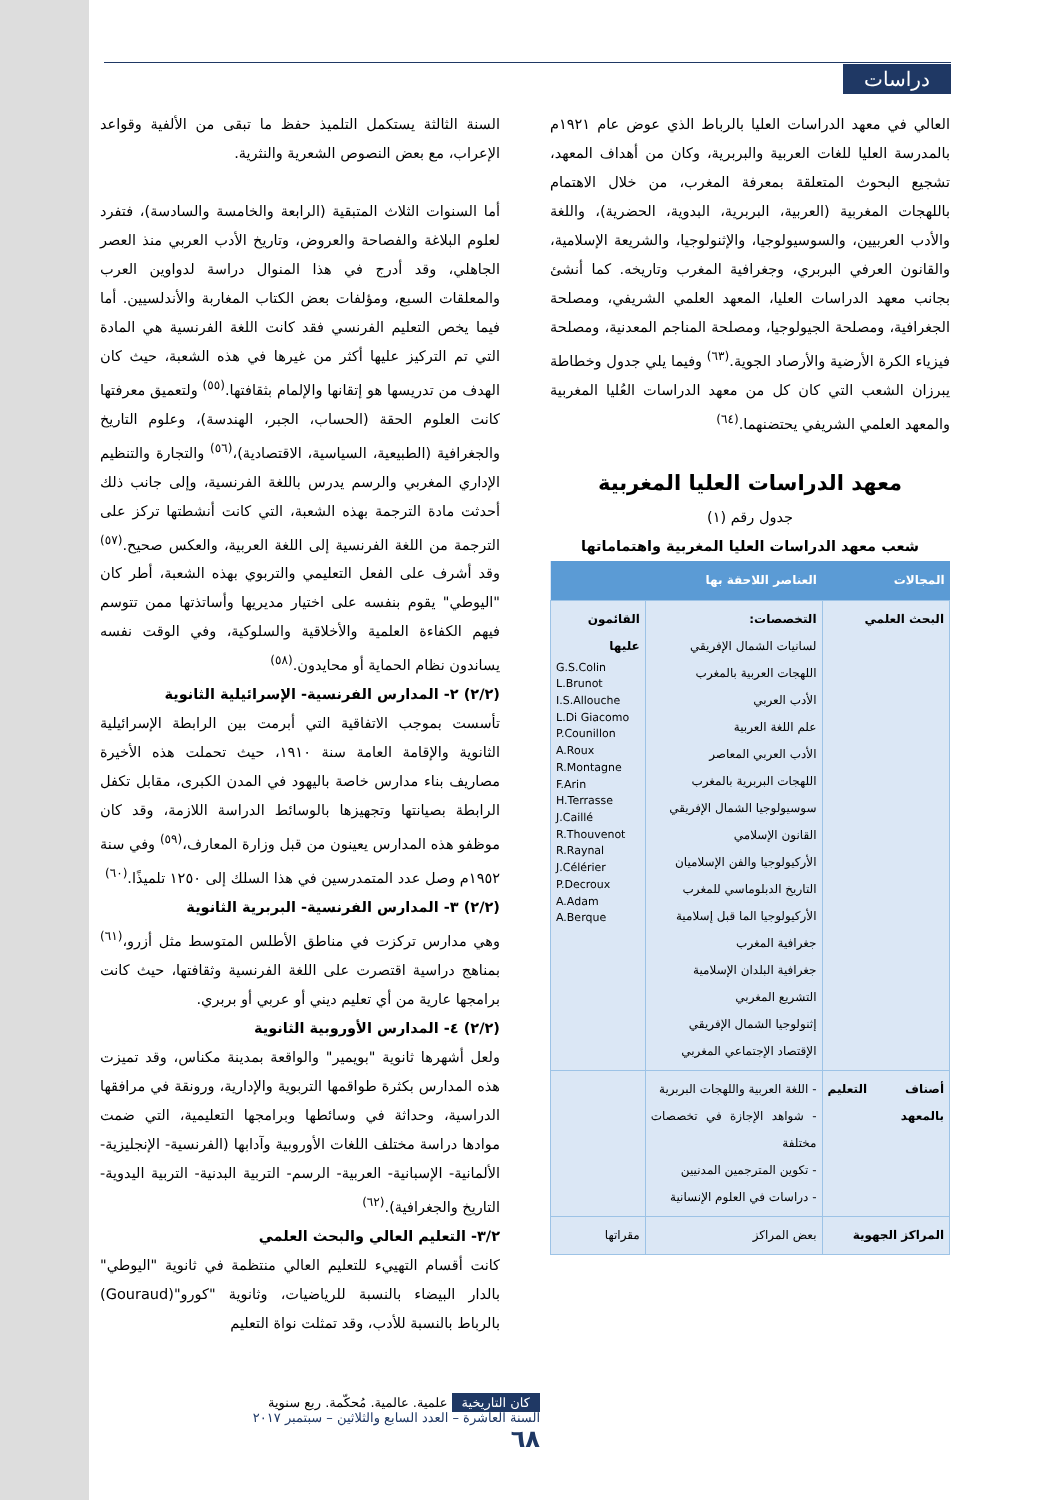دراسات
السنة الثالثة يستكمل التلميذ حفظ ما تبقى من الألفية وقواعد الإعراب، مع بعض النصوص الشعرية والنثرية.
أما السنوات الثلاث المتبقية (الرابعة والخامسة والسادسة)، فتفرد لعلوم البلاغة والفصاحة والعروض، وتاريخ الأدب العربي منذ العصر الجاهلي، وقد أدرج في هذا المنوال دراسة لدواوين العرب والمعلقات السبع، ومؤلفات بعض الكتاب المغاربة والأندلسيين. أما فيما يخص التعليم الفرنسي فقد كانت اللغة الفرنسية هي المادة التي تم التركيز عليها أكثر من غيرها في هذه الشعبة، حيث كان الهدف من تدريسها هو إتقانها والإلمام بثقافتها.<sup>(٥٥)</sup> ولتعميق معرفتها كانت العلوم الحقة (الحساب، الجبر، الهندسة)، وعلوم التاريخ والجغرافية (الطبيعية، السياسية، الاقتصادية)،<sup>(٥٦)</sup> والتجارة والتنظيم الإداري المغربي والرسم يدرس باللغة الفرنسية، وإلى جانب ذلك أحدثت مادة الترجمة بهذه الشعبة، التي كانت أنشطتها تركز على الترجمة من اللغة الفرنسية إلى اللغة العربية، والعكس صحيح.<sup>(٥٧)</sup> وقد أشرف على الفعل التعليمي والتربوي بهذه الشعبة، أطر كان "اليوطي" يقوم بنفسه على اختيار مديريها وأساتذتها ممن تتوسم فيهم الكفاءة العلمية والأخلاقية والسلوكية، وفي الوقت نفسه يساندون نظام الحماية أو محايدون.<sup>(٥٨)</sup>
(٢/٢) ٢- المدارس الفرنسية- الإسرائيلية الثانوية
تأسست بموجب الاتفاقية التي أبرمت بين الرابطة الإسرائيلية الثانوية والإقامة العامة سنة ١٩١٠، حيث تحملت هذه الأخيرة مصاريف بناء مدارس خاصة باليهود في المدن الكبرى، مقابل تكفل الرابطة بصيانتها وتجهيزها بالوسائط الدراسة اللازمة، وقد كان موظفو هذه المدارس يعينون من قبل وزارة المعارف،<sup>(٥٩)</sup> وفي سنة ١٩٥٢م وصل عدد المتمدرسين في هذا السلك إلى ١٢٥٠ تلميذًا.<sup>(٦٠)</sup>
(٢/٢) ٣- المدارس الفرنسية- البربرية الثانوية
وهي مدارس تركزت في مناطق الأطلس المتوسط مثل أزرو،<sup>(٦١)</sup> بمناهج دراسية اقتصرت على اللغة الفرنسية وثقافتها، حيث كانت برامجها عارية من أي تعليم ديني أو عربي أو بربري.
(٢/٢) ٤- المدارس الأوروبية الثانوية
ولعل أشهرها ثانوية "بويمير" والواقعة بمدينة مكناس، وقد تميزت هذه المدارس بكثرة طواقمها التربوية والإدارية، ورونقة في مرافقها الدراسية، وحداثة في وسائطها وبرامجها التعليمية، التي ضمت موادها دراسة مختلف اللغات الأوروبية وآدابها (الفرنسية- الإنجليزية- الألمانية- الإسبانية- العربية- الرسم- التربية البدنية- التربية اليدوية- التاريخ والجغرافية).<sup>(٦٢)</sup>
٣/٢- التعليم العالي والبحث العلمي
كانت أقسام التهييء للتعليم العالي منتظمة في ثانوية "اليوطي" بالدار البيضاء بالنسبة للرياضيات، وثانوية "كورو"(Gouraud) بالرباط بالنسبة للأدب، وقد تمثلت نواة التعليم
العالي في معهد الدراسات العليا بالرباط الذي عوض عام ١٩٢١م بالمدرسة العليا للغات العربية والبربرية، وكان من أهداف المعهد، تشجيع البحوث المتعلقة بمعرفة المغرب، من خلال الاهتمام باللهجات المغربية (العربية، البربرية، البدوية، الحضرية)، واللغة والأدب العربيين، والسوسيولوجيا، والإثنولوجيا، والشريعة الإسلامية، والقانون العرفي البربري، وجغرافية المغرب وتاريخه. كما أنشئ بجانب معهد الدراسات العليا، المعهد العلمي الشريفي، ومصلحة الجغرافية، ومصلحة الجيولوجيا، ومصلحة المناجم المعدنية، ومصلحة فيزياء الكرة الأرضية والأرصاد الجوية.<sup>(٦٣)</sup> وفيما يلي جدول وخطاطة يبرزان الشعب التي كان كل من معهد الدراسات العُليا المغربية والمعهد العلمي الشريفي يحتضنهما.<sup>(٦٤)</sup>
معهد الدراسات العليا المغربية
جدول رقم (١)
شعب معهد الدراسات العليا المغربية واهتماماتها
| المجالات | العناصر اللاحقة بها | |
| --- | --- | --- |
| البحث العلمي | التخصصات: لسانيات الشمال الإفريقي اللهجات العربية بالمغرب الأدب العربي علم اللغة العربية الأدب العربي المعاصر اللهجات البربرية بالمغرب سوسيولوجيا الشمال الإفريقي القانون الإسلامي الأركيولوجيا والفن الإسلاميان التاريخ الدبلوماسي للمغرب الأركيولوجيا الما قبل إسلامية جغرافية المغرب جغرافية البلدان الإسلامية التشريع المغربي إثنولوجيا الشمال الإفريقي الإقتصاد الإجتماعي المغربي | القائمون عليها G.S.Colin L.Brunot I.S.Allouche L.Di Giacomo P.Counillon A.Roux R.Montagne F.Arin H.Terrasse J.Caillé R.Thouvenot R.Raynal J.Célérier P.Decroux A.Adam A.Berque |
| أصناف التعليم بالمعهد | - اللغة العربية واللهجات البربرية - شواهد الإجازة في تخصصات مختلفة - تكوين المترجمين المدنيين - دراسات في العلوم الإنسانية | |
| المراكز الجهوية | بعض المراكز | مقراتها |
كان التاريخية علمية. عالمية. مُحكّمة. ربع سنوية
السنة العاشرة – العدد السابع والثلاثين – سبتمبر ٢٠١٧
٦٨